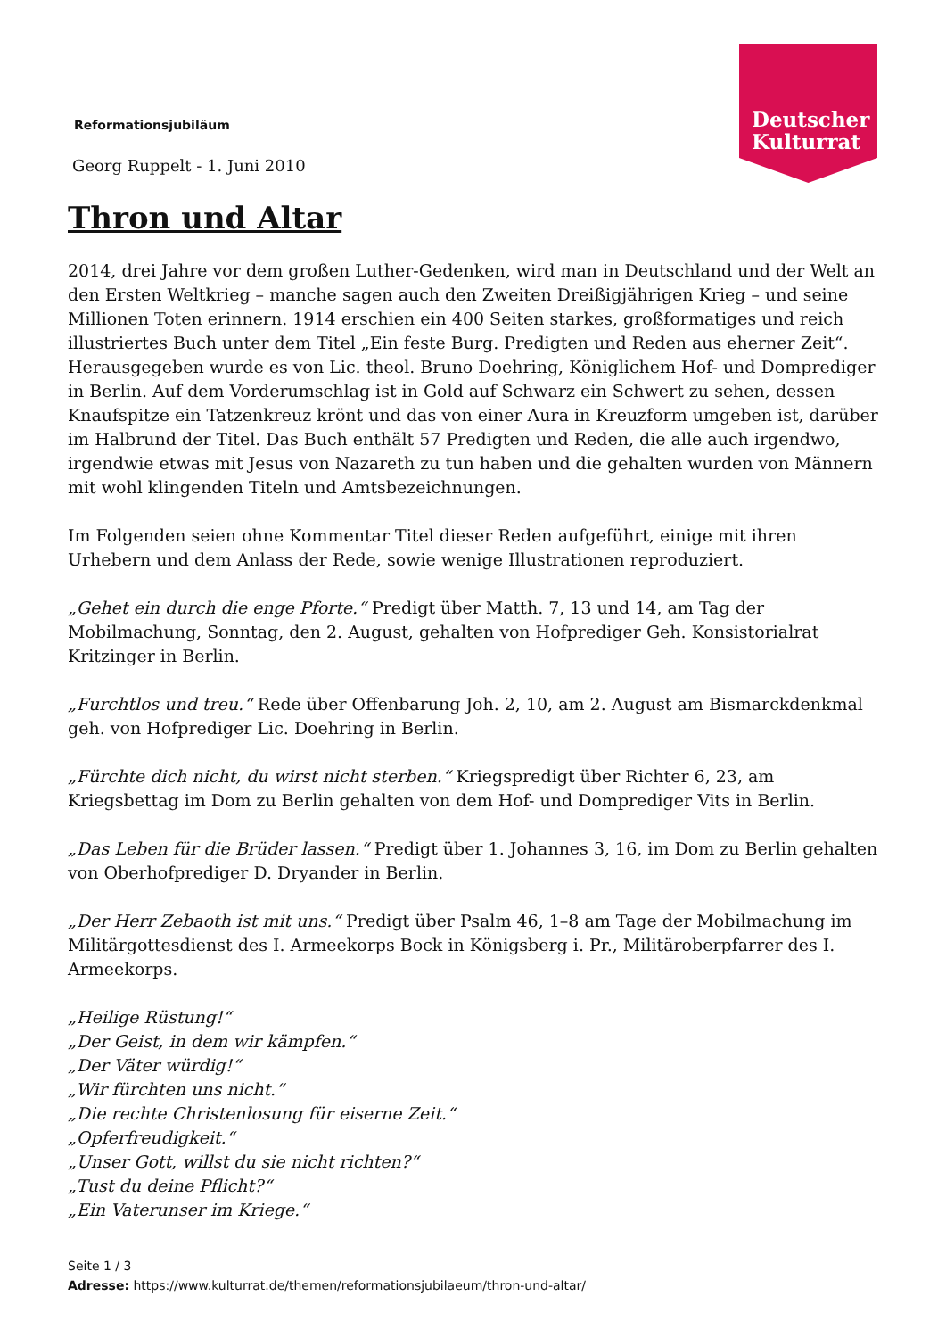Deutscher
Kulturrat
Reformationsjubiläum
Georg Ruppelt - 1. Juni 2010
Thron und Altar
2014, drei Jahre vor dem großen Luther-Gedenken, wird man in Deutschland und der Welt an den Ersten Weltkrieg – manche sagen auch den Zweiten Dreißigjährigen Krieg – und seine Millionen Toten erinnern. 1914 erschien ein 400 Seiten starkes, großformatiges und reich illustriertes Buch unter dem Titel „Ein feste Burg. Predigten und Reden aus eherner Zeit“. Herausgegeben wurde es von Lic. theol. Bruno Doehring, Königlichem Hof- und Domprediger in Berlin. Auf dem Vorderumschlag ist in Gold auf Schwarz ein Schwert zu sehen, dessen Knaufspitze ein Tatzenkreuz krönt und das von einer Aura in Kreuzform umgeben ist, darüber im Halbrund der Titel. Das Buch enthält 57 Predigten und Reden, die alle auch irgendwo, irgendwie etwas mit Jesus von Nazareth zu tun haben und die gehalten wurden von Männern mit wohl klingenden Titeln und Amtsbezeichnungen.
Im Folgenden seien ohne Kommentar Titel dieser Reden aufgeführt, einige mit ihren Urhebern und dem Anlass der Rede, sowie wenige Illustrationen reproduziert.
„Gehet ein durch die enge Pforte.“ Predigt über Matth. 7, 13 und 14, am Tag der Mobilmachung, Sonntag, den 2. August, gehalten von Hofprediger Geh. Konsistorialrat Kritzinger in Berlin.
„Furchtlos und treu.“ Rede über Offenbarung Joh. 2, 10, am 2. August am Bismarckdenkmal geh. von Hofprediger Lic. Doehring in Berlin.
„Fürchte dich nicht, du wirst nicht sterben.“ Kriegspredigt über Richter 6, 23, am Kriegsbettag im Dom zu Berlin gehalten von dem Hof- und Domprediger Vits in Berlin.
„Das Leben für die Brüder lassen.“ Predigt über 1. Johannes 3, 16, im Dom zu Berlin gehalten von Oberhofprediger D. Dryander in Berlin.
„Der Herr Zebaoth ist mit uns.“ Predigt über Psalm 46, 1–8 am Tage der Mobilmachung im Militärgottesdienst des I. Armeekorps Bock in Königsberg i. Pr., Militäroberpfarrer des I. Armeekorps.
„Heilige Rüstung!“
„Der Geist, in dem wir kämpfen.“
„Der Väter würdig!“
„Wir fürchten uns nicht.“
„Die rechte Christenlosung für eiserne Zeit.“
„Opferfreudigkeit.“
„Unser Gott, willst du sie nicht richten?“
„Tust du deine Pflicht?“
„Ein Vaterunser im Kriege.“
Seite 1 / 3
Adresse: https://www.kulturrat.de/themen/reformationsjubilaeum/thron-und-altar/